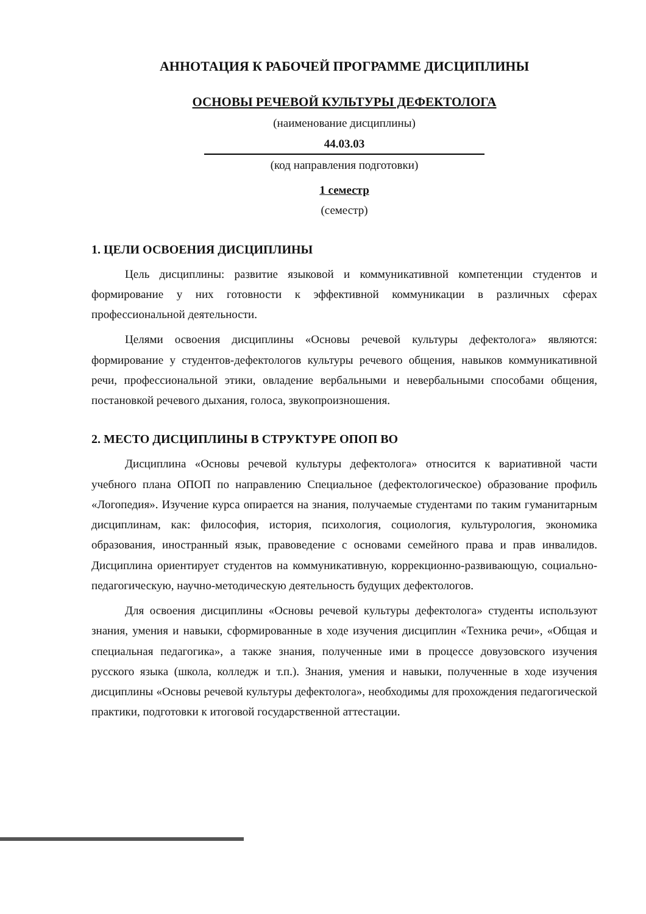АННОТАЦИЯ К РАБОЧЕЙ ПРОГРАММЕ ДИСЦИПЛИНЫ
ОСНОВЫ РЕЧЕВОЙ КУЛЬТУРЫ ДЕФЕКТОЛОГА
(наименование дисциплины)
44.03.03
(код направления подготовки)
1 семестр
(семестр)
1. ЦЕЛИ ОСВОЕНИЯ ДИСЦИПЛИНЫ
Цель дисциплины: развитие языковой и коммуникативной компетенции студентов и формирование у них готовности к эффективной коммуникации в различных сферах профессиональной деятельности.
Целями освоения дисциплины «Основы речевой культуры дефектолога» являются: формирование у студентов-дефектологов культуры речевого общения, навыков коммуникативной речи, профессиональной этики, овладение вербальными и невербальными способами общения, постановкой речевого дыхания, голоса, звукопроизношения.
2. МЕСТО ДИСЦИПЛИНЫ В СТРУКТУРЕ ОПОП ВО
Дисциплина «Основы речевой культуры дефектолога» относится к вариативной части учебного плана ОПОП по направлению Специальное (дефектологическое) образование профиль «Логопедия». Изучение курса опирается на знания, получаемые студентами по таким гуманитарным дисциплинам, как: философия, история, психология, социология, культурология, экономика образования, иностранный язык, правоведение с основами семейного права и прав инвалидов. Дисциплина ориентирует студентов на коммуникативную, коррекционно-развивающую, социально-педагогическую, научно-методическую деятельность будущих дефектологов.
Для освоения дисциплины «Основы речевой культуры дефектолога» студенты используют знания, умения и навыки, сформированные в ходе изучения дисциплин «Техника речи», «Общая и специальная педагогика», а также знания, полученные ими в процессе довузовского изучения русского языка (школа, колледж и т.п.). Знания, умения и навыки, полученные в ходе изучения дисциплины «Основы речевой культуры дефектолога», необходимы для прохождения педагогической практики, подготовки к итоговой государственной аттестации.